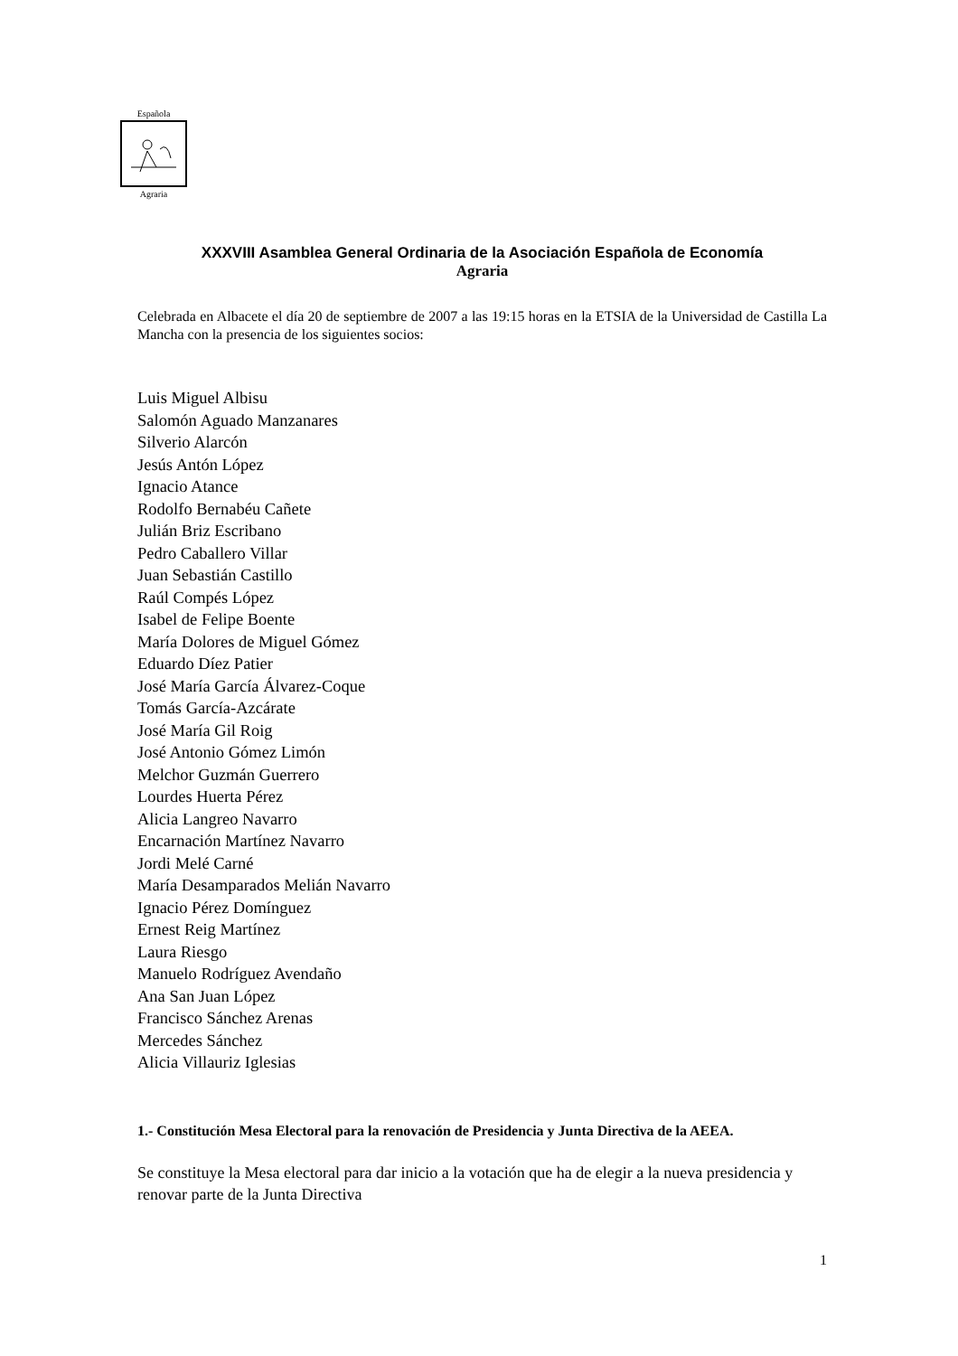Española
Agraria
XXXVIII Asamblea General Ordinaria de la Asociación Española de Economía
Agraria
Celebrada en Albacete el día 20 de septiembre de 2007 a las 19:15 horas en la ETSIA de la Universidad de Castilla La Mancha con la presencia de los siguientes socios:
Luis Miguel Albisu
Salomón Aguado Manzanares
Silverio Alarcón
Jesús Antón López
Ignacio Atance
Rodolfo Bernabéu Cañete
Julián Briz Escribano
Pedro Caballero Villar
Juan Sebastián Castillo
Raúl Compés López
Isabel de Felipe Boente
María Dolores de Miguel Gómez
Eduardo Díez Patier
José María García Álvarez-Coque
Tomás García-Azcárate
José María Gil Roig
José Antonio Gómez Limón
Melchor Guzmán Guerrero
Lourdes Huerta Pérez
Alicia Langreo Navarro
Encarnación Martínez Navarro
Jordi Melé Carné
María Desamparados Melián Navarro
Ignacio Pérez Domínguez
Ernest Reig Martínez
Laura Riesgo
Manuelo Rodríguez Avendaño
Ana San Juan López
Francisco Sánchez Arenas
Mercedes Sánchez
Alicia Villauriz Iglesias
1.- Constitución Mesa Electoral para la renovación de Presidencia y Junta Directiva de la AEEA.
Se constituye la Mesa electoral para dar inicio a la votación que ha de elegir a la nueva presidencia y renovar parte de la Junta Directiva
1